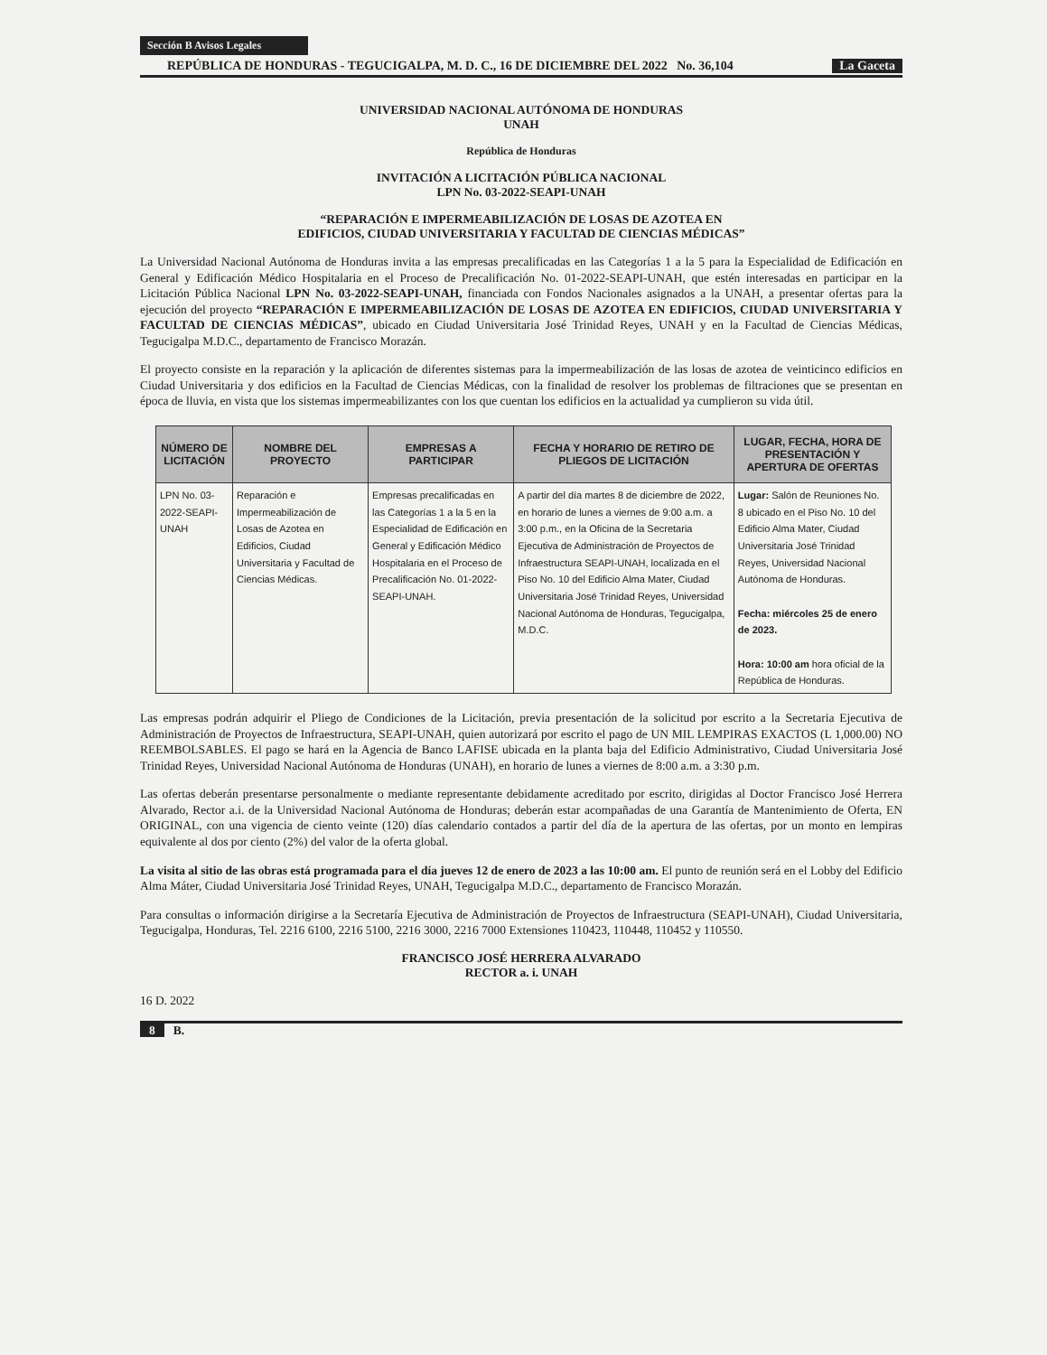Sección B Avisos Legales
REPÚBLICA DE HONDURAS - TEGUCIGALPA, M. D. C., 16 DE DICIEMBRE DEL 2022 No. 36,104 La Gaceta
UNIVERSIDAD NACIONAL AUTÓNOMA DE HONDURAS
UNAH
República de Honduras
INVITACIÓN A LICITACIÓN PÚBLICA NACIONAL
LPN No. 03-2022-SEAPI-UNAH
“REPARACIÓN E IMPERMEABILIZACIÓN DE LOSAS DE AZOTEA EN
EDIFICIOS, CIUDAD UNIVERSITARIA Y FACULTAD DE CIENCIAS MÉDICAS”
La Universidad Nacional Autónoma de Honduras invita a las empresas precalificadas en las Categorías 1 a la 5 para la Especialidad de Edificación en General y Edificación Médico Hospitalaria en el Proceso de Precalificación No. 01-2022-SEAPI-UNAH, que estén interesadas en participar en la Licitación Pública Nacional LPN No. 03-2022-SEAPI-UNAH, financiada con Fondos Nacionales asignados a la UNAH, a presentar ofertas para la ejecución del proyecto “REPARACIÓN E IMPERMEABILIZACIÓN DE LOSAS DE AZOTEA EN EDIFICIOS, CIUDAD UNIVERSITARIA Y FACULTAD DE CIENCIAS MÉDICAS”, ubicado en Ciudad Universitaria José Trinidad Reyes, UNAH y en la Facultad de Ciencias Médicas, Tegucigalpa M.D.C., departamento de Francisco Morazán.
El proyecto consiste en la reparación y la aplicación de diferentes sistemas para la impermeabilización de las losas de azotea de veinticinco edificios en Ciudad Universitaria y dos edificios en la Facultad de Ciencias Médicas, con la finalidad de resolver los problemas de filtraciones que se presentan en época de lluvia, en vista que los sistemas impermeabilizantes con los que cuentan los edificios en la actualidad ya cumplieron su vida útil.
| NÚMERO DE LICITACIÓN | NOMBRE DEL PROYECTO | EMPRESAS A PARTICIPAR | FECHA Y HORARIO DE RETIRO DE PLIEGOS DE LICITACIÓN | LUGAR, FECHA, HORA DE PRESENTACIÓN Y APERTURA DE OFERTAS |
| --- | --- | --- | --- | --- |
| LPN No. 03-2022-SEAPI-UNAH | Reparación e Impermeabilización de Losas de Azotea en Edificios, Ciudad Universitaria y Facultad de Ciencias Médicas. | Empresas precalificadas en las Categorías 1 a la 5 en la Especialidad de Edificación en General y Edificación Médico Hospitalaria en el Proceso de Precalificación No. 01-2022-SEAPI-UNAH. | A partir del día martes 8 de diciembre de 2022, en horario de lunes a viernes de 9:00 a.m. a 3:00 p.m., en la Oficina de la Secretaria Ejecutiva de Administración de Proyectos de Infraestructura SEAPI-UNAH, localizada en el Piso No. 10 del Edificio Alma Mater, Ciudad Universitaria José Trinidad Reyes, Universidad Nacional Autónoma de Honduras, Tegucigalpa, M.D.C. | Lugar: Salón de Reuniones No. 8 ubicado en el Piso No. 10 del Edificio Alma Mater, Ciudad Universitaria José Trinidad Reyes, Universidad Nacional Autónoma de Honduras. Fecha: miércoles 25 de enero de 2023. Hora: 10:00 am hora oficial de la República de Honduras. |
Las empresas podrán adquirir el Pliego de Condiciones de la Licitación, previa presentación de la solicitud por escrito a la Secretaria Ejecutiva de Administración de Proyectos de Infraestructura, SEAPI-UNAH, quien autorizará por escrito el pago de UN MIL LEMPIRAS EXACTOS (L 1,000.00) NO REEMBOLSABLES. El pago se hará en la Agencia de Banco LAFISE ubicada en la planta baja del Edificio Administrativo, Ciudad Universitaria José Trinidad Reyes, Universidad Nacional Autónoma de Honduras (UNAH), en horario de lunes a viernes de 8:00 a.m. a 3:30 p.m.
Las ofertas deberán presentarse personalmente o mediante representante debidamente acreditado por escrito, dirigidas al Doctor Francisco José Herrera Alvarado, Rector a.i. de la Universidad Nacional Autónoma de Honduras; deberán estar acompañadas de una Garantía de Mantenimiento de Oferta, EN ORIGINAL, con una vigencia de ciento veinte (120) días calendario contados a partir del día de la apertura de las ofertas, por un monto en lempiras equivalente al dos por ciento (2%) del valor de la oferta global.
La visita al sitio de las obras está programada para el día jueves 12 de enero de 2023 a las 10:00 am. El punto de reunión será en el Lobby del Edificio Alma Máter, Ciudad Universitaria José Trinidad Reyes, UNAH, Tegucigalpa M.D.C., departamento de Francisco Morazán.
Para consultas o información dirigirse a la Secretaría Ejecutiva de Administración de Proyectos de Infraestructura (SEAPI-UNAH), Ciudad Universitaria, Tegucigalpa, Honduras, Tel. 2216 6100, 2216 5100, 2216 3000, 2216 7000 Extensiones 110423, 110448, 110452 y 110550.
FRANCISCO JOSÉ HERRERA ALVARADO
RECTOR a. i. UNAH
16 D. 2022
8 B.